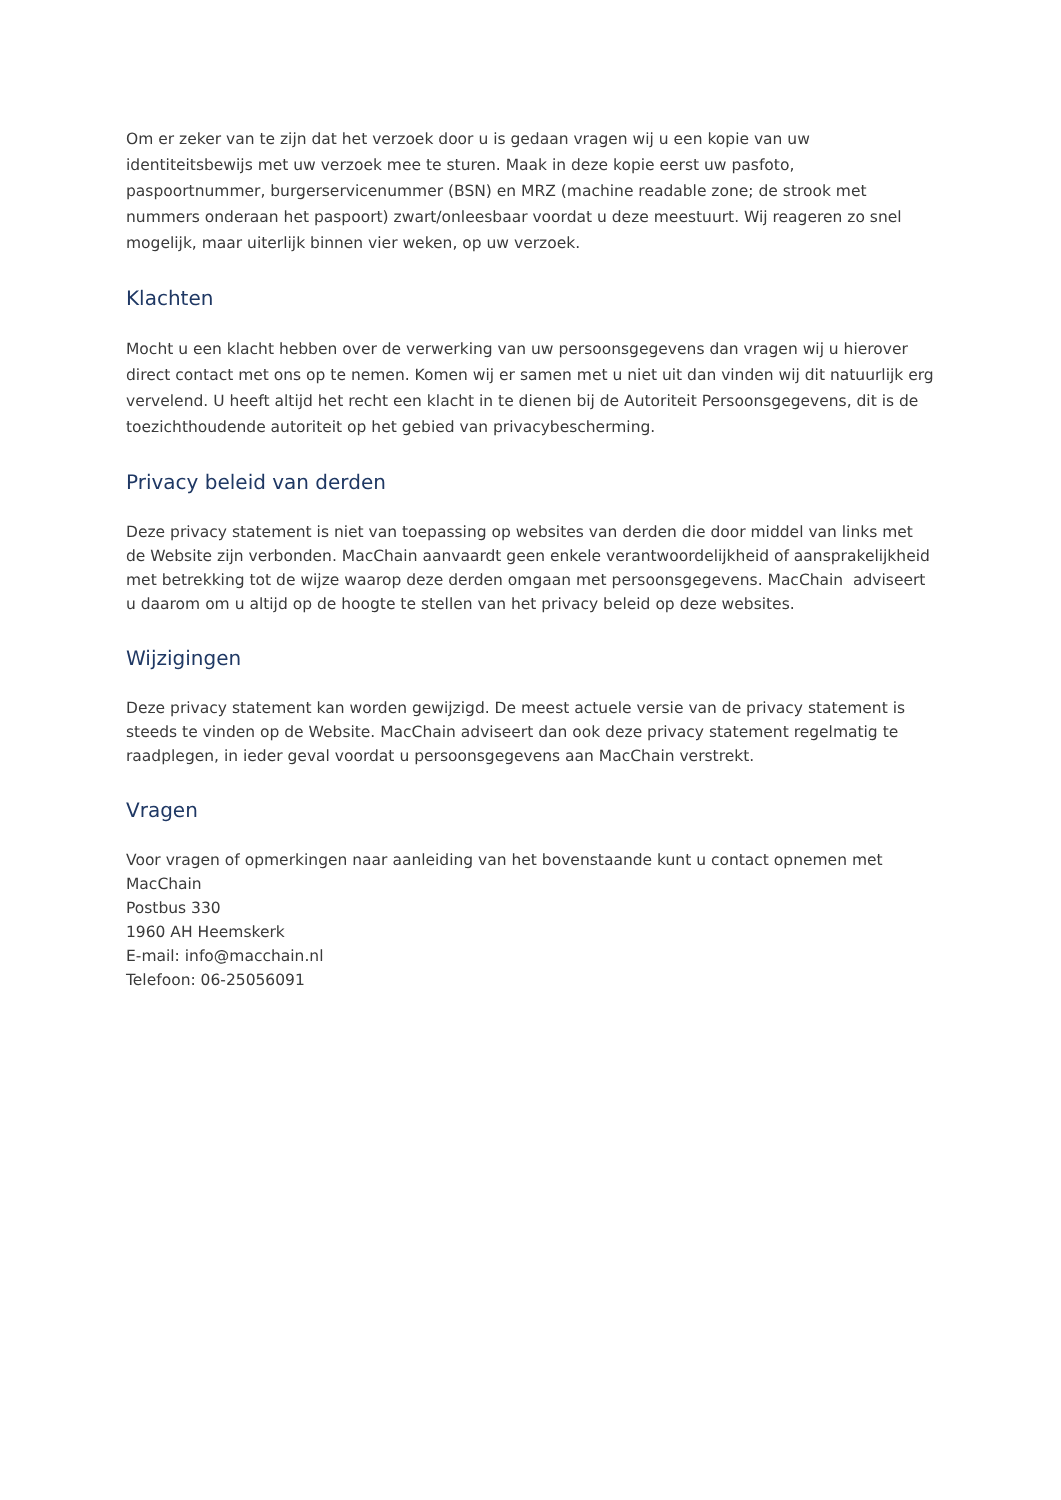Om er zeker van te zijn dat het verzoek door u is gedaan vragen wij u een kopie van uw identiteitsbewijs met uw verzoek mee te sturen. Maak in deze kopie eerst uw pasfoto, paspoortnummer, burgerservicenummer (BSN) en MRZ (machine readable zone; de strook met nummers onderaan het paspoort) zwart/onleesbaar voordat u deze meestuurt. Wij reageren zo snel mogelijk, maar uiterlijk binnen vier weken, op uw verzoek.
Klachten
Mocht u een klacht hebben over de verwerking van uw persoonsgegevens dan vragen wij u hierover direct contact met ons op te nemen. Komen wij er samen met u niet uit dan vinden wij dit natuurlijk erg vervelend. U heeft altijd het recht een klacht in te dienen bij de Autoriteit Persoonsgegevens, dit is de toezichthoudende autoriteit op het gebied van privacybescherming.
Privacy beleid van derden
Deze privacy statement is niet van toepassing op websites van derden die door middel van links met de Website zijn verbonden. MacChain aanvaardt geen enkele verantwoordelijkheid of aansprakelijkheid met betrekking tot de wijze waarop deze derden omgaan met persoonsgegevens. MacChain adviseert u daarom om u altijd op de hoogte te stellen van het privacy beleid op deze websites.
Wijzigingen
Deze privacy statement kan worden gewijzigd. De meest actuele versie van de privacy statement is steeds te vinden op de Website. MacChain adviseert dan ook deze privacy statement regelmatig te raadplegen, in ieder geval voordat u persoonsgegevens aan MacChain verstrekt.
Vragen
Voor vragen of opmerkingen naar aanleiding van het bovenstaande kunt u contact opnemen met
MacChain
Postbus 330
1960 AH Heemskerk
E-mail: info@macchain.nl
Telefoon: 06-25056091